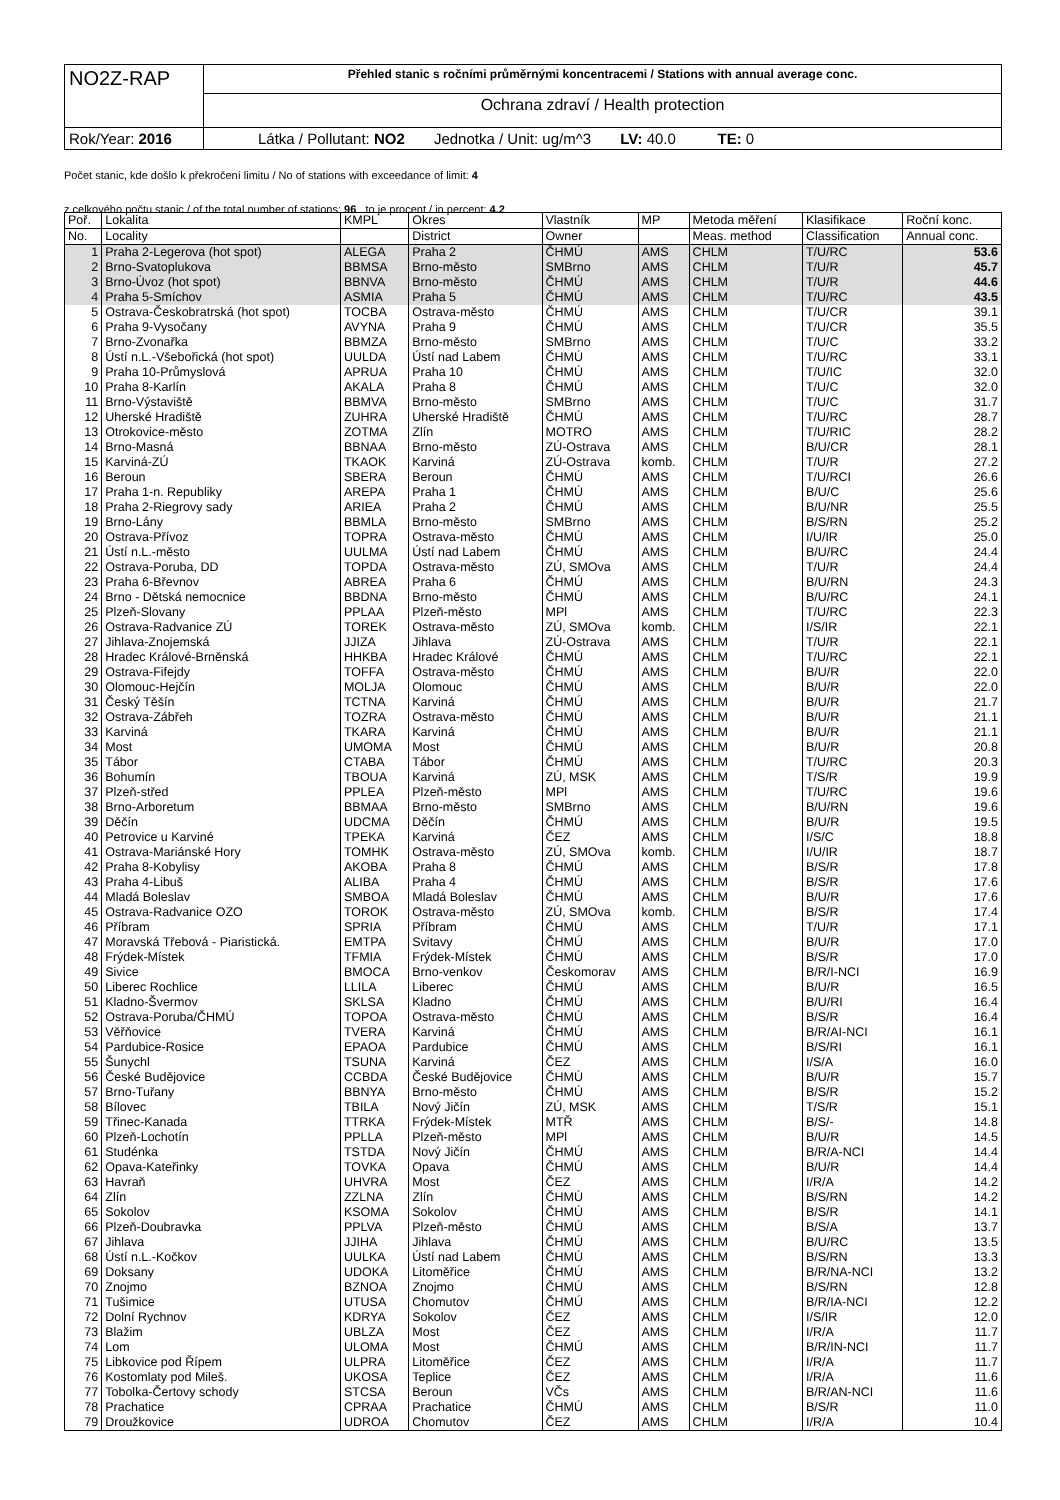| NO2Z-RAP | Přehled stanic s ročními průměrnými koncentracemi / Stations with annual average conc. |
| | Ochrana zdraví / Health protection |
| Rok/Year: 2016 | Látka / Pollutant: NO2 Jednotka / Unit: ug/m^3 LV: 40.0 TE: 0 |
Počet stanic, kde došlo k překročení limitu / No of stations with exceedance of limit: 4
z celkového počtu stanic / of the total number of stations: 96 to je procent / in percent: 4.2
| Poř. | Lokalita | KMPL | Okres | Vlastník | MP | Metoda měření | Klasifikace | Roční konc. |
| --- | --- | --- | --- | --- | --- | --- | --- | --- |
| No. | Locality | | District | Owner | | Meas. method | Classification | Annual conc. |
| 1 | Praha 2-Legerova (hot spot) | ALEGA | Praha 2 | ČHMÚ | AMS | CHLM | T/U/RC | 53.6 |
| 2 | Brno-Svatoplukova | BBMSA | Brno-město | SMBrno | AMS | CHLM | T/U/R | 45.7 |
| 3 | Brno-Úvoz (hot spot) | BBNVA | Brno-město | ČHMÚ | AMS | CHLM | T/U/R | 44.6 |
| 4 | Praha 5-Smíchov | ASMIA | Praha 5 | ČHMÚ | AMS | CHLM | T/U/RC | 43.5 |
| 5 | Ostrava-Českobratrská (hot spot) | TOCBA | Ostrava-město | ČHMÚ | AMS | CHLM | T/U/CR | 39.1 |
| 6 | Praha 9-Vysočany | AVYNA | Praha 9 | ČHMÚ | AMS | CHLM | T/U/CR | 35.5 |
| 7 | Brno-Zvonařka | BBMZA | Brno-město | SMBrno | AMS | CHLM | T/U/C | 33.2 |
| 8 | Ústí n.L.-Všebořická (hot spot) | UULDA | Ústí nad Labem | ČHMÚ | AMS | CHLM | T/U/RC | 33.1 |
| 9 | Praha 10-Průmyslová | APRUA | Praha 10 | ČHMÚ | AMS | CHLM | T/U/IC | 32.0 |
| 10 | Praha 8-Karlín | AKALA | Praha 8 | ČHMÚ | AMS | CHLM | T/U/C | 32.0 |
| 11 | Brno-Výstaviště | BBMVA | Brno-město | SMBrno | AMS | CHLM | T/U/C | 31.7 |
| 12 | Uherské Hradiště | ZUHRA | Uherské Hradiště | ČHMÚ | AMS | CHLM | T/U/RC | 28.7 |
| 13 | Otrokovice-město | ZOTMA | Zlín | MOTRO | AMS | CHLM | T/U/RIC | 28.2 |
| 14 | Brno-Masná | BBNAA | Brno-město | ZÚ-Ostrava | AMS | CHLM | B/U/CR | 28.1 |
| 15 | Karviná-ZÚ | TKAOK | Karviná | ZÚ-Ostrava | komb. | CHLM | T/U/R | 27.2 |
| 16 | Beroun | SBERA | Beroun | ČHMÚ | AMS | CHLM | T/U/RCI | 26.6 |
| 17 | Praha 1-n. Republiky | AREPA | Praha 1 | ČHMÚ | AMS | CHLM | B/U/C | 25.6 |
| 18 | Praha 2-Riegrovy sady | ARIEA | Praha 2 | ČHMÚ | AMS | CHLM | B/U/NR | 25.5 |
| 19 | Brno-Lány | BBMLA | Brno-město | SMBrno | AMS | CHLM | B/S/RN | 25.2 |
| 20 | Ostrava-Přívoz | TOPRA | Ostrava-město | ČHMÚ | AMS | CHLM | I/U/IR | 25.0 |
| 21 | Ústí n.L.-město | UULMA | Ústí nad Labem | ČHMÚ | AMS | CHLM | B/U/RC | 24.4 |
| 22 | Ostrava-Poruba, DD | TOPDA | Ostrava-město | ZÚ, SMOva | AMS | CHLM | T/U/R | 24.4 |
| 23 | Praha 6-Břevnov | ABREA | Praha 6 | ČHMÚ | AMS | CHLM | B/U/RN | 24.3 |
| 24 | Brno - Dětská nemocnice | BBDNA | Brno-město | ČHMÚ | AMS | CHLM | B/U/RC | 24.1 |
| 25 | Plzeň-Slovany | PPLAA | Plzeň-město | MPl | AMS | CHLM | T/U/RC | 22.3 |
| 26 | Ostrava-Radvanice ZÚ | TOREK | Ostrava-město | ZÚ, SMOva | komb. | CHLM | I/S/IR | 22.1 |
| 27 | Jihlava-Znojemská | JJIZA | Jihlava | ZÚ-Ostrava | AMS | CHLM | T/U/R | 22.1 |
| 28 | Hradec Králové-Brněnská | HHKBA | Hradec Králové | ČHMÚ | AMS | CHLM | T/U/RC | 22.1 |
| 29 | Ostrava-Fifejdy | TOFFA | Ostrava-město | ČHMÚ | AMS | CHLM | B/U/R | 22.0 |
| 30 | Olomouc-Hejčín | MOLJA | Olomouc | ČHMÚ | AMS | CHLM | B/U/R | 22.0 |
| 31 | Český Těšín | TCTNA | Karviná | ČHMÚ | AMS | CHLM | B/U/R | 21.7 |
| 32 | Ostrava-Zábřeh | TOZRA | Ostrava-město | ČHMÚ | AMS | CHLM | B/U/R | 21.1 |
| 33 | Karviná | TKARA | Karviná | ČHMÚ | AMS | CHLM | B/U/R | 21.1 |
| 34 | Most | UMOMA | Most | ČHMÚ | AMS | CHLM | B/U/R | 20.8 |
| 35 | Tábor | CTABA | Tábor | ČHMÚ | AMS | CHLM | T/U/RC | 20.3 |
| 36 | Bohumín | TBOUA | Karviná | ZÚ, MSK | AMS | CHLM | T/S/R | 19.9 |
| 37 | Plzeň-střed | PPLEA | Plzeň-město | MPl | AMS | CHLM | T/U/RC | 19.6 |
| 38 | Brno-Arboretum | BBMAA | Brno-město | SMBrno | AMS | CHLM | B/U/RN | 19.6 |
| 39 | Děčín | UDCMA | Děčín | ČHMÚ | AMS | CHLM | B/U/R | 19.5 |
| 40 | Petrovice u Karviné | TPEKA | Karviná | ČEZ | AMS | CHLM | I/S/C | 18.8 |
| 41 | Ostrava-Mariánské Hory | TOMHK | Ostrava-město | ZÚ, SMOva | komb. | CHLM | I/U/IR | 18.7 |
| 42 | Praha 8-Kobylisy | AKOBA | Praha 8 | ČHMÚ | AMS | CHLM | B/S/R | 17.8 |
| 43 | Praha 4-Libuš | ALIBA | Praha 4 | ČHMÚ | AMS | CHLM | B/S/R | 17.6 |
| 44 | Mladá Boleslav | SMBOA | Mladá Boleslav | ČHMÚ | AMS | CHLM | B/U/R | 17.6 |
| 45 | Ostrava-Radvanice OZO | TOROK | Ostrava-město | ZÚ, SMOva | komb. | CHLM | B/S/R | 17.4 |
| 46 | Příbram | SPRIA | Příbram | ČHMÚ | AMS | CHLM | T/U/R | 17.1 |
| 47 | Moravská Třebová - Piaristická. | EMTPA | Svitavy | ČHMÚ | AMS | CHLM | B/U/R | 17.0 |
| 48 | Frýdek-Místek | TFMIA | Frýdek-Místek | ČHMÚ | AMS | CHLM | B/S/R | 17.0 |
| 49 | Sivice | BMOCA | Brno-venkov | Českomorav | AMS | CHLM | B/R/I-NCI | 16.9 |
| 50 | Liberec Rochlice | LLILA | Liberec | ČHMÚ | AMS | CHLM | B/U/R | 16.5 |
| 51 | Kladno-Švermov | SKLSA | Kladno | ČHMÚ | AMS | CHLM | B/U/RI | 16.4 |
| 52 | Ostrava-Poruba/ČHMÚ | TOPOA | Ostrava-město | ČHMÚ | AMS | CHLM | B/S/R | 16.4 |
| 53 | Věřňovice | TVERA | Karviná | ČHMÚ | AMS | CHLM | B/R/AI-NCI | 16.1 |
| 54 | Pardubice-Rosice | EPAOA | Pardubice | ČHMÚ | AMS | CHLM | B/S/RI | 16.1 |
| 55 | Šunychl | TSUNA | Karviná | ČEZ | AMS | CHLM | I/S/A | 16.0 |
| 56 | České Budějovice | CCBDA | České Budějovice | ČHMÚ | AMS | CHLM | B/U/R | 15.7 |
| 57 | Brno-Tuřany | BBNYA | Brno-město | ČHMÚ | AMS | CHLM | B/S/R | 15.2 |
| 58 | Bílovec | TBILA | Nový Jičín | ZÚ, MSK | AMS | CHLM | T/S/R | 15.1 |
| 59 | Třinec-Kanada | TTRKA | Frýdek-Místek | MTŘ | AMS | CHLM | B/S/- | 14.8 |
| 60 | Plzeň-Lochotín | PPLLA | Plzeň-město | MPl | AMS | CHLM | B/U/R | 14.5 |
| 61 | Studénka | TSTDA | Nový Jičín | ČHMÚ | AMS | CHLM | B/R/A-NCI | 14.4 |
| 62 | Opava-Kateřinky | TOVKA | Opava | ČHMÚ | AMS | CHLM | B/U/R | 14.4 |
| 63 | Havraň | UHVRA | Most | ČEZ | AMS | CHLM | I/R/A | 14.2 |
| 64 | Zlín | ZZLNA | Zlín | ČHMÚ | AMS | CHLM | B/S/RN | 14.2 |
| 65 | Sokolov | KSOMA | Sokolov | ČHMÚ | AMS | CHLM | B/S/R | 14.1 |
| 66 | Plzeň-Doubravka | PPLVA | Plzeň-město | ČHMÚ | AMS | CHLM | B/S/A | 13.7 |
| 67 | Jihlava | JJIHA | Jihlava | ČHMÚ | AMS | CHLM | B/U/RC | 13.5 |
| 68 | Ústí n.L.-Kočkov | UULKA | Ústí nad Labem | ČHMÚ | AMS | CHLM | B/S/RN | 13.3 |
| 69 | Doksany | UDOKA | Litoměřice | ČHMÚ | AMS | CHLM | B/R/NA-NCI | 13.2 |
| 70 | Znojmo | BZNOA | Znojmo | ČHMÚ | AMS | CHLM | B/S/RN | 12.8 |
| 71 | Tušimice | UTUSA | Chomutov | ČHMÚ | AMS | CHLM | B/R/IA-NCI | 12.2 |
| 72 | Dolní Rychnov | KDRYA | Sokolov | ČEZ | AMS | CHLM | I/S/IR | 12.0 |
| 73 | Blažim | UBLZA | Most | ČEZ | AMS | CHLM | I/R/A | 11.7 |
| 74 | Lom | ULOMA | Most | ČHMÚ | AMS | CHLM | B/R/IN-NCI | 11.7 |
| 75 | Libkovice pod Řípem | ULPRA | Litoměřice | ČEZ | AMS | CHLM | I/R/A | 11.7 |
| 76 | Kostomlaty pod Mileš. | UKOSA | Teplice | ČEZ | AMS | CHLM | I/R/A | 11.6 |
| 77 | Tobolka-Čertovy schody | STCSA | Beroun | VČs | AMS | CHLM | B/R/AN-NCI | 11.6 |
| 78 | Prachatice | CPRAA | Prachatice | ČHMÚ | AMS | CHLM | B/S/R | 11.0 |
| 79 | Droužkovice | UDROA | Chomutov | ČEZ | AMS | CHLM | I/R/A | 10.4 |